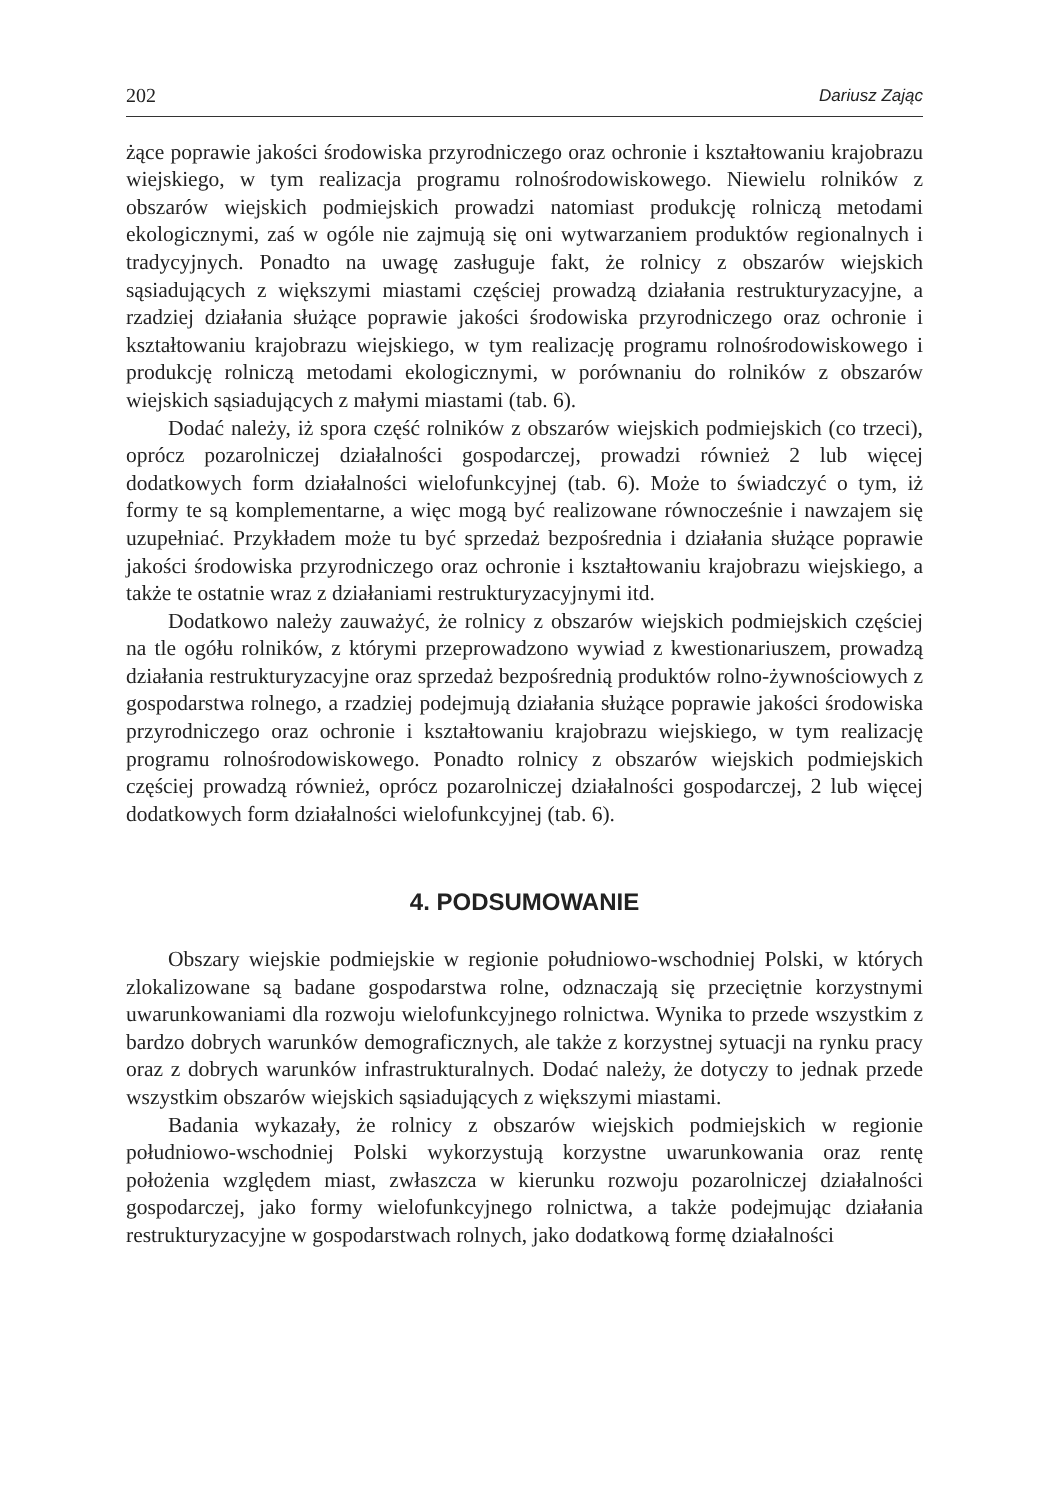202 Dariusz Zając
żące poprawie jakości środowiska przyrodniczego oraz ochronie i kształtowaniu krajobrazu wiejskiego, w tym realizacja programu rolnośrodowiskowego. Niewielu rolników z obszarów wiejskich podmiejskich prowadzi natomiast produkcję rolniczą metodami ekologicznymi, zaś w ogóle nie zajmują się oni wytwarzaniem produktów regionalnych i tradycyjnych. Ponadto na uwagę zasługuje fakt, że rolnicy z obszarów wiejskich sąsiadujących z większymi miastami częściej prowadzą działania restrukturyzacyjne, a rzadziej działania służące poprawie jakości środowiska przyrodniczego oraz ochronie i kształtowaniu krajobrazu wiejskiego, w tym realizację programu rolnośrodowiskowego i produkcję rolniczą metodami ekologicznymi, w porównaniu do rolników z obszarów wiejskich sąsiadujących z małymi miastami (tab. 6).
Dodać należy, iż spora część rolników z obszarów wiejskich podmiejskich (co trzeci), oprócz pozarolniczej działalności gospodarczej, prowadzi również 2 lub więcej dodatkowych form działalności wielofunkcyjnej (tab. 6). Może to świadczyć o tym, iż formy te są komplementarne, a więc mogą być realizowane równocześnie i nawzajem się uzupełniać. Przykładem może tu być sprzedaż bezpośrednia i działania służące poprawie jakości środowiska przyrodniczego oraz ochronie i kształtowaniu krajobrazu wiejskiego, a także te ostatnie wraz z działaniami restrukturyzacyjnymi itd.
Dodatkowo należy zauważyć, że rolnicy z obszarów wiejskich podmiejskich częściej na tle ogółu rolników, z którymi przeprowadzono wywiad z kwestionariuszem, prowadzą działania restrukturyzacyjne oraz sprzedaż bezpośrednią produktów rolno-żywnościowych z gospodarstwa rolnego, a rzadziej podejmują działania służące poprawie jakości środowiska przyrodniczego oraz ochronie i kształtowaniu krajobrazu wiejskiego, w tym realizację programu rolnośrodowiskowego. Ponadto rolnicy z obszarów wiejskich podmiejskich częściej prowadzą również, oprócz pozarolniczej działalności gospodarczej, 2 lub więcej dodatkowych form działalności wielofunkcyjnej (tab. 6).
4. PODSUMOWANIE
Obszary wiejskie podmiejskie w regionie południowo-wschodniej Polski, w których zlokalizowane są badane gospodarstwa rolne, odznaczają się przeciętnie korzystnymi uwarunkowaniami dla rozwoju wielofunkcyjnego rolnictwa. Wynika to przede wszystkim z bardzo dobrych warunków demograficznych, ale także z korzystnej sytuacji na rynku pracy oraz z dobrych warunków infrastrukturalnych. Dodać należy, że dotyczy to jednak przede wszystkim obszarów wiejskich sąsiadujących z większymi miastami.
Badania wykazały, że rolnicy z obszarów wiejskich podmiejskich w regionie południowo-wschodniej Polski wykorzystują korzystne uwarunkowania oraz rentę położenia względem miast, zwłaszcza w kierunku rozwoju pozarolniczej działalności gospodarczej, jako formy wielofunkcyjnego rolnictwa, a także podejmując działania restrukturyzacyjne w gospodarstwach rolnych, jako dodatkową formę działalności